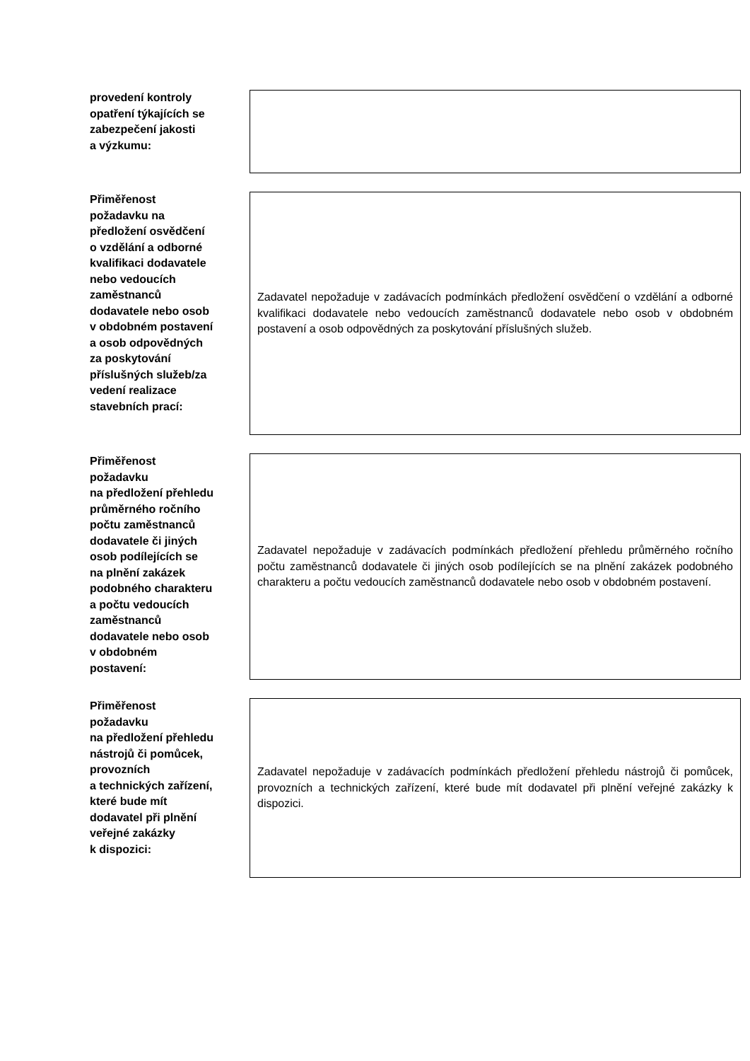provedení kontroly
opatření týkajících se
zabezpečení jakosti
a výzkumu:
Přiměřenost
požadavku na
předložení osvědčení
o vzdělání a odborné
kvalifikaci dodavatele
nebo vedoucích
zaměstnanců
dodavatele nebo osob
v obdobném postavení
a osob odpovědných
za poskytování
příslušných služeb/za
vedení realizace
stavebních prací:
Zadavatel nepožaduje v zadávacích podmínkách předložení osvědčení o vzdělání a odborné kvalifikaci dodavatele nebo vedoucích zaměstnanců dodavatele nebo osob v obdobném postavení a osob odpovědných za poskytování příslušných služeb.
Přiměřenost
požadavku
na předložení přehledu
průměrného ročního
počtu zaměstnanců
dodavatele či jiných
osob podílejících se
na plnění zakázek
podobného charakteru
a počtu vedoucích
zaměstnanců
dodavatele nebo osob
v obdobném
postavení:
Zadavatel nepožaduje v zadávacích podmínkách předložení přehledu průměrného ročního počtu zaměstnanců dodavatele či jiných osob podílejících se na plnění zakázek podobného charakteru a počtu vedoucích zaměstnanců dodavatele nebo osob v obdobném postavení.
Přiměřenost
požadavku
na předložení přehledu
nástrojů či pomůcek,
provozních
a technických zařízení,
které bude mít
dodavatel při plnění
veřejné zakázky
k dispozici:
Zadavatel nepožaduje v zadávacích podmínkách předložení přehledu nástrojů či pomůcek, provozních a technických zařízení, které bude mít dodavatel při plnění veřejné zakázky k dispozici.